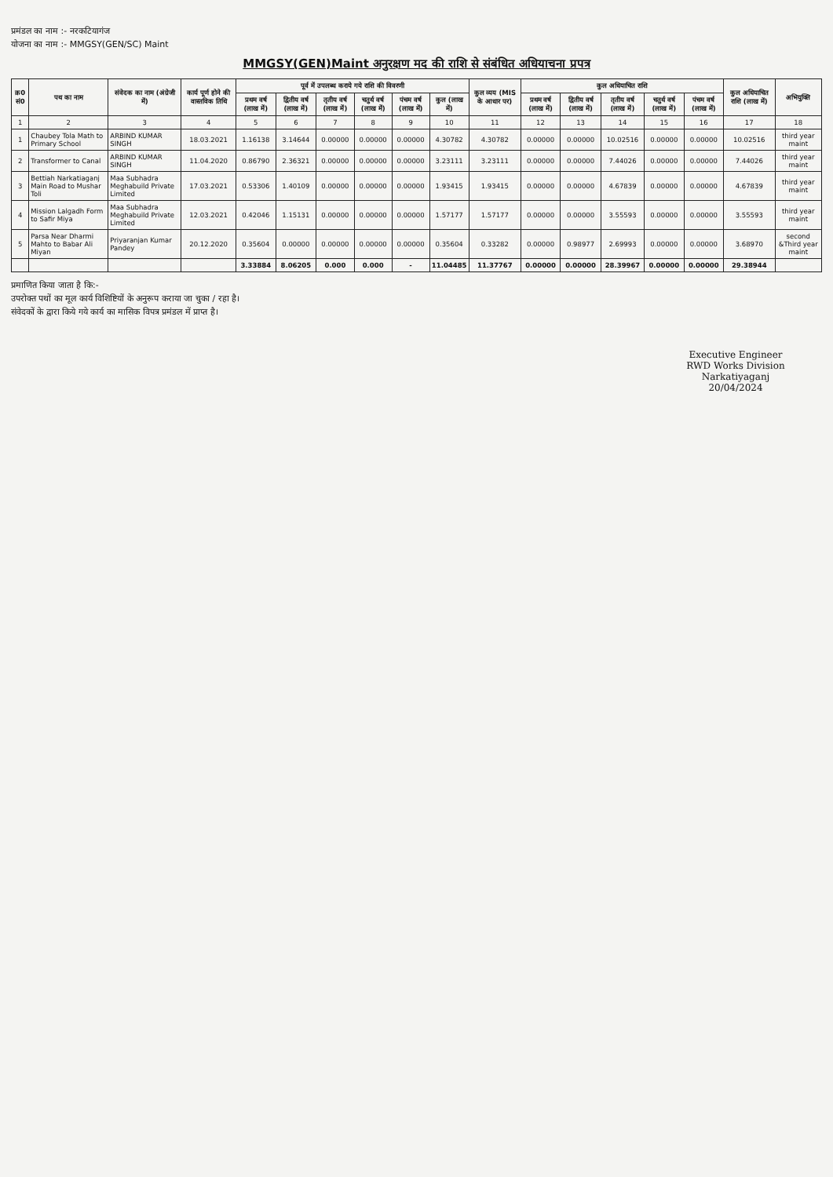प्रमंडल का नाम :- नरकटियागंज
योजना का नाम :- MMGSY(GEN/SC) Maint
MMGSY(GEN)Maint अनुरक्षण मद की राशि से संबंधित अधियाचना प्रपत्र
| क्र0 सं0 | पथ का नाम | संवेदक का नाम (अंग्रेजी में) | कार्य पूर्ण होने की वास्तविक तिथि | पूर्व में उपलब्ध कराये गये राशि की विवरणी | | | | | | कुल व्यय (MIS के आधार पर) | कुल अधियाचित राशि | | | | | कुल अधियाचित राशि (लाख में) | अभियुक्ति |
| --- | --- | --- | --- | --- | --- | --- | --- | --- | --- | --- | --- | --- | --- | --- | --- | --- | --- |
| | | | | प्रथम वर्ष (लाख में) | द्वितीय वर्ष (लाख में) | तृतीय वर्ष (लाख में) | चतुर्थ वर्ष (लाख में) | पंचम वर्ष (लाख में) | कुल (लाख में) | | प्रथम वर्ष (लाख में) | द्वितीय वर्ष (लाख में) | तृतीय वर्ष (लाख में) | चतुर्थ वर्ष (लाख में) | पंचम वर्ष (लाख में) | | |
| 1 | 2 | 3 | 4 | 5 | 6 | 7 | 8 | 9 | 10 | 11 | 12 | 13 | 14 | 15 | 16 | 17 | 18 |
| 1 | Chaubey Tola Math to Primary School | ARBIND KUMAR SINGH | 18.03.2021 | 1.16138 | 3.14644 | 0.00000 | 0.00000 | 0.00000 | 4.30782 | 4.30782 | 0.00000 | 0.00000 | 10.02516 | 0.00000 | 0.00000 | 10.02516 | third year maint |
| 2 | Transformer to Canal | ARBIND KUMAR SINGH | 11.04.2020 | 0.86790 | 2.36321 | 0.00000 | 0.00000 | 0.00000 | 3.23111 | 3.23111 | 0.00000 | 0.00000 | 7.44026 | 0.00000 | 0.00000 | 7.44026 | third year maint |
| 3 | Bettiah Narkatiaganj Main Road to Mushar Toli | Maa Subhadra Meghabuild Private Limited | 17.03.2021 | 0.53306 | 1.40109 | 0.00000 | 0.00000 | 0.00000 | 1.93415 | 1.93415 | 0.00000 | 0.00000 | 4.67839 | 0.00000 | 0.00000 | 4.67839 | third year maint |
| 4 | Mission Lalgadh Form to Safir Miya | Maa Subhadra Meghabuild Private Limited | 12.03.2021 | 0.42046 | 1.15131 | 0.00000 | 0.00000 | 0.00000 | 1.57177 | 1.57177 | 0.00000 | 0.00000 | 3.55593 | 0.00000 | 0.00000 | 3.55593 | third year maint |
| 5 | Parsa Near Dharmi Mahto to Babar Ali Miyan | Priyaranjan Kumar Pandey | 20.12.2020 | 0.35604 | 0.00000 | 0.00000 | 0.00000 | 0.00000 | 0.35604 | 0.33282 | 0.00000 | 0.98977 | 2.69993 | 0.00000 | 0.00000 | 3.68970 | second &Third year maint |
| | | | | 3.33884 | 8.06205 | 0.000 | 0.000 | - | 11.04485 | 11.37767 | 0.00000 | 0.00000 | 28.39967 | 0.00000 | 0.00000 | 29.38944 | |
प्रमाणित किया जाता है कि:-
उपरोक्त पथों का मूल कार्य विशिष्टियों के अनुरूप कराया जा चुका / रहा है।
संवेदकों के द्वारा किये गये कार्य का मासिक विपत्र प्रमंडल में प्राप्त है।
Executive Engineer
RWD Works Division
Narkatiyaganj
20/04/2024